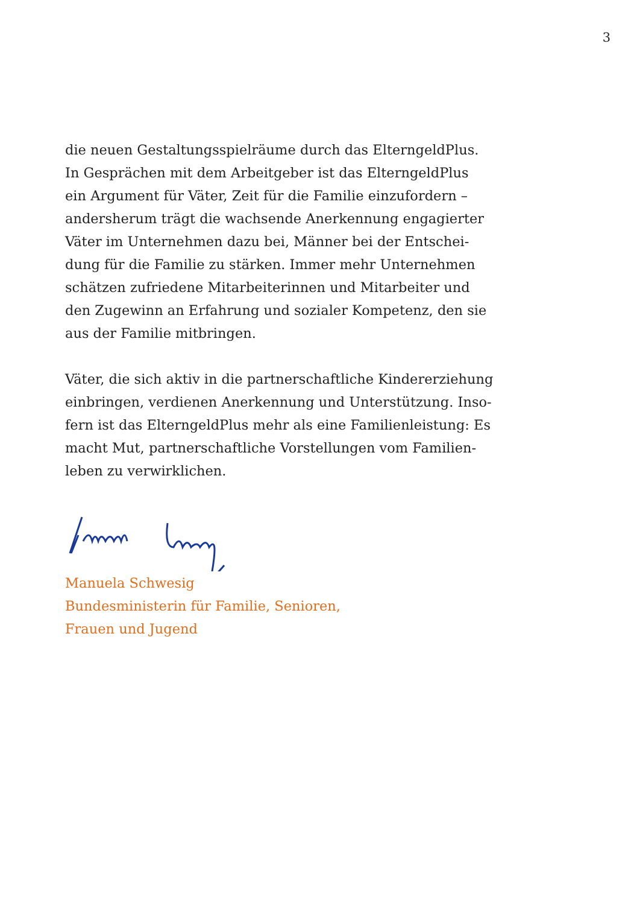3
die neuen Gestaltungsspielräume durch das ElterngeldPlus.
In Gesprächen mit dem Arbeitgeber ist das ElterngeldPlus
ein Argument für Väter, Zeit für die Familie einzufordern –
andersherum trägt die wachsende Anerkennung engagierter
Väter im Unternehmen dazu bei, Männer bei der Entschei-
dung für die Familie zu stärken. Immer mehr Unternehmen
schätzen zufriedene Mitarbeiterinnen und Mitarbeiter und
den Zugewinn an Erfahrung und sozialer Kompetenz, den sie
aus der Familie mitbringen.
Väter, die sich aktiv in die partnerschaftliche Kindererziehung
einbringen, verdienen Anerkennung und Unterstützung. Inso-
fern ist das ElterngeldPlus mehr als eine Familienleistung: Es
macht Mut, partnerschaftliche Vorstellungen vom Familien-
leben zu verwirklichen.
Manuela Schwesig
Bundesministerin für Familie, Senioren,
Frauen und Jugend